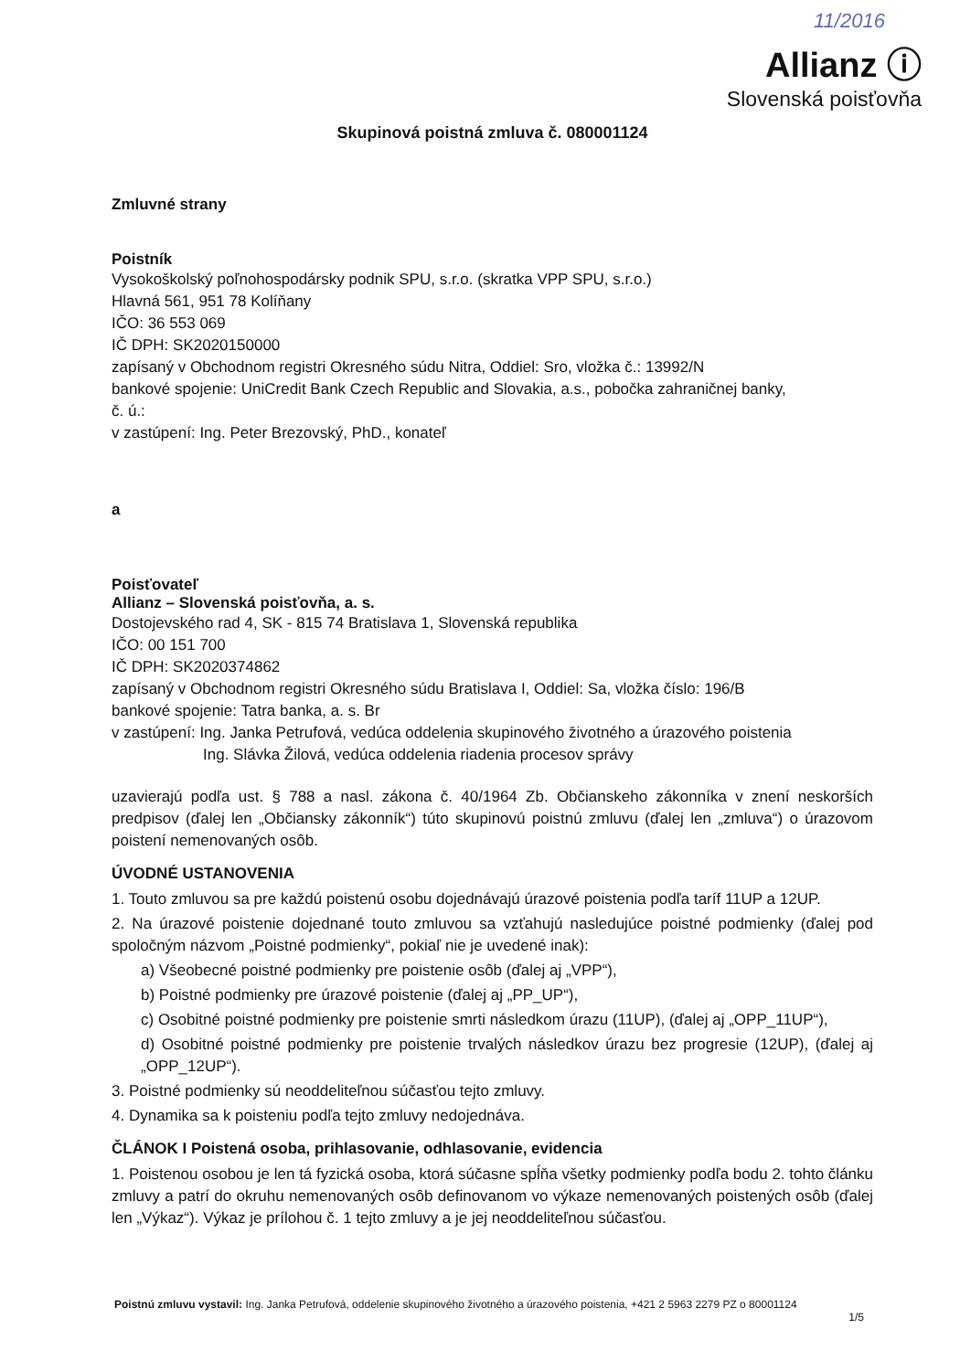11/2016
Allianz ⓘ
Slovenská poisťovňa
Skupinová poistná zmluva č. 080001124
Zmluvné strany
Poistník
Vysokoškolský poľnohospodársky podnik SPU, s.r.o. (skratka VPP SPU, s.r.o.)
Hlavná 561, 951 78 Kolíňany
IČO: 36 553 069
IČ DPH: SK2020150000
zapísaný v Obchodnom registri Okresného súdu Nitra, Oddiel: Sro, vložka č.: 13992/N
bankové spojenie: UniCredit Bank Czech Republic and Slovakia, a.s., pobočka zahraničnej banky,
č. ú.:
v zastúpení: Ing. Peter Brezovský, PhD., konateľ
a
Poisťovateľ
Allianz – Slovenská poisťovňa, a. s.
Dostojevského rad 4, SK - 815 74 Bratislava 1, Slovenská republika
IČO: 00 151 700
IČ DPH: SK2020374862
zapísaný v Obchodnom registri Okresného súdu Bratislava I, Oddiel: Sa, vložka číslo: 196/B
bankové spojenie: Tatra banka, a. s. Br
v zastúpení: Ing. Janka Petrufová, vedúca oddelenia skupinového životného a úrazového poistenia
Ing. Slávka Žilová, vedúca oddelenia riadenia procesov správy
uzavierajú podľa ust. § 788 a nasl. zákona č. 40/1964 Zb. Občianskeho zákonníka v znení neskorších predpisov (ďalej len „Občiansky zákonník“) túto skupinovú poistnú zmluvu (ďalej len „zmluva“) o úrazovom poistení nemenovaných osôb.
ÚVODNÉ USTANOVENIA
1. Touto zmluvou sa pre každú poistenú osobu dojednávajú úrazové poistenia podľa taríf 11UP a 12UP.
2. Na úrazové poistenie dojednané touto zmluvou sa vzťahujú nasledujúce poistné podmienky (ďalej pod spoločným názvom „Poistné podmienky“, pokiaľ nie je uvedené inak):
a) Všeobecné poistné podmienky pre poistenie osôb (ďalej aj „VPP“),
b) Poistné podmienky pre úrazové poistenie (ďalej aj „PP_UP“),
c) Osobitné poistné podmienky pre poistenie smrti následkom úrazu (11UP), (ďalej aj „OPP_11UP“),
d) Osobitné poistné podmienky pre poistenie trvalých následkov úrazu bez progresie (12UP), (ďalej aj „OPP_12UP“).
3. Poistné podmienky sú neoddeliteľnou súčasťou tejto zmluvy.
4. Dynamika sa k poisteniu podľa tejto zmluvy nedojednáva.
ČLÁNOK I Poistená osoba, prihlasovanie, odhlasovanie, evidencia
1. Poistenou osobou je len tá fyzická osoba, ktorá súčasne spĺňa všetky podmienky podľa bodu 2. tohto článku zmluvy a patrí do okruhu nemenovaných osôb definovanom vo výkaze nemenovaných poistených osôb (ďalej len „Výkaz“). Výkaz je prílohou č. 1 tejto zmluvy a je jej neoddeliteľnou súčasťou.
Poistnú zmluvu vystavil: Ing. Janka Petrufová, oddelenie skupinového životného a úrazového poistenia, +421 2 5963 2279 PZ o 80001124
1/5